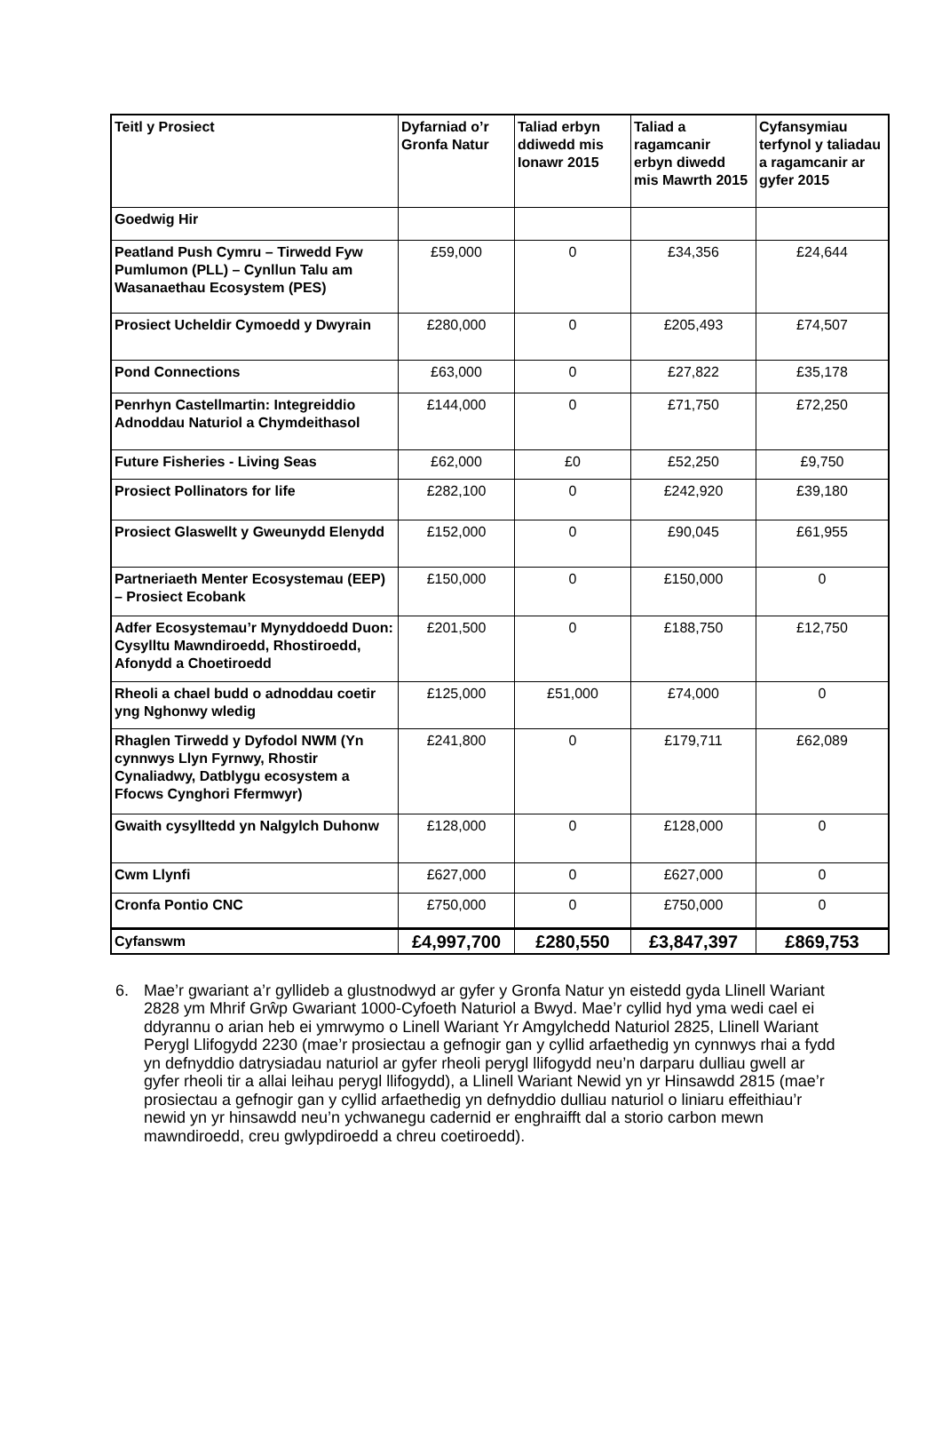| Teitl y Prosiect | Dyfarniad o’r Gronfa Natur | Taliad erbyn ddiwedd mis Ionawr 2015 | Taliad a ragamcanir erbyn diwedd mis Mawrth 2015 | Cyfansymiau terfynol y taliadau a ragamcanir ar gyfer 2015 |
| --- | --- | --- | --- | --- |
| Goedwig Hir | | | | |
| Peatland Push Cymru – Tirwedd Fyw Pumlumon (PLL) – Cynllun Talu am Wasanaethau Ecosystem (PES) | £59,000 | 0 | £34,356 | £24,644 |
| Prosiect Ucheldir Cymoedd y Dwyrain | £280,000 | 0 | £205,493 | £74,507 |
| Pond Connections | £63,000 | 0 | £27,822 | £35,178 |
| Penrhyn Castellmartin: Integreiddio Adnoddau Naturiol a Chymdeithasol | £144,000 | 0 | £71,750 | £72,250 |
| Future Fisheries - Living Seas | £62,000 | £0 | £52,250 | £9,750 |
| Prosiect Pollinators for life | £282,100 | 0 | £242,920 | £39,180 |
| Prosiect Glaswellt y Gweunydd Elenydd | £152,000 | 0 | £90,045 | £61,955 |
| Partneriaeth Menter Ecosystemau (EEP) – Prosiect Ecobank | £150,000 | 0 | £150,000 | 0 |
| Adfer Ecosystemau’r Mynyddoedd Duon: Cysylltu Mawndiroedd, Rhostiroedd, Afonydd a Choetiroedd | £201,500 | 0 | £188,750 | £12,750 |
| Rheoli a chael budd o adnoddau coetir yng Nghonwy wledig | £125,000 | £51,000 | £74,000 | 0 |
| Rhaglen Tirwedd y Dyfodol NWM (Yn cynnwys Llyn Fyrnwy, Rhostir Cynaliadwy, Datblygu ecosystem a Ffocws Cynghori Ffermwyr) | £241,800 | 0 | £179,711 | £62,089 |
| Gwaith cysylltedd yn Nalgylch Duhonw | £128,000 | 0 | £128,000 | 0 |
| Cwm Llynfi | £627,000 | 0 | £627,000 | 0 |
| Cronfa Pontio CNC | £750,000 | 0 | £750,000 | 0 |
| Cyfanswm | £4,997,700 | £280,550 | £3,847,397 | £869,753 |
6. Mae’r gwariant a’r gyllideb a glustnodwyd ar gyfer y Gronfa Natur yn eistedd gyda Llinell Wariant 2828 ym Mhrif Grŵp Gwariant 1000-Cyfoeth Naturiol a Bwyd. Mae’r cyllid hyd yma wedi cael ei ddyrannu o arian heb ei ymrwymo o Linell Wariant Yr Amgylchedd Naturiol 2825, Llinell Wariant Perygl Llifogydd 2230 (mae’r prosiectau a gefnogir gan y cyllid arfaethedig yn cynnwys rhai a fydd yn defnyddio datrysiadau naturiol ar gyfer rheoli perygl llifogydd neu’n darparu dulliau gwell ar gyfer rheoli tir a allai leihau perygl llifogydd), a Llinell Wariant Newid yn yr Hinsawdd 2815 (mae’r prosiectau a gefnogir gan y cyllid arfaethedig yn defnyddio dulliau naturiol o liniaru effeithiau’r newid yn yr hinsawdd neu’n ychwanegu cadernid er enghraifft dal a storio carbon mewn mawndiroedd, creu gwlypdiroedd a chreu coetiroedd).